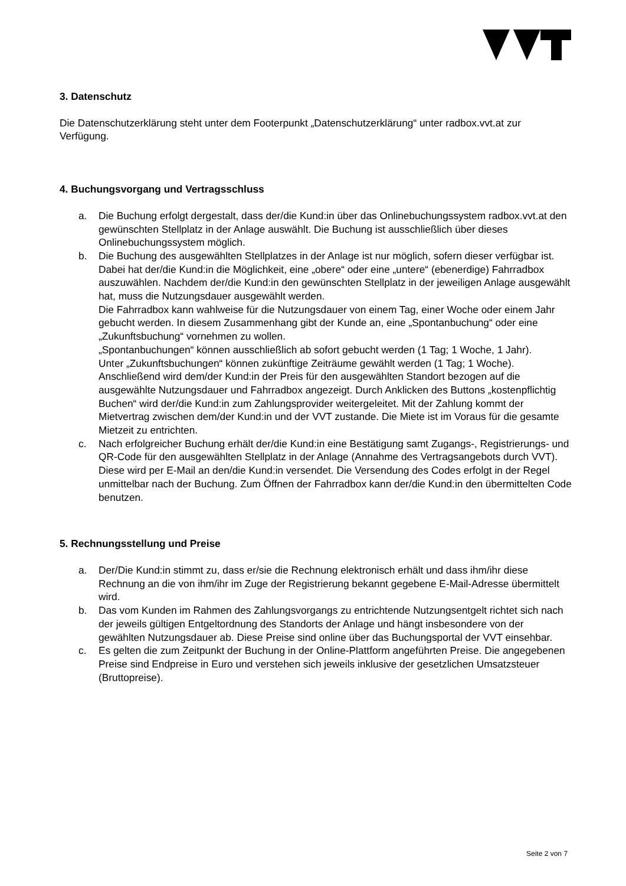3. Datenschutz
Die Datenschutzerklärung steht unter dem Footerpunkt „Datenschutzerklärung“ unter radbox.vvt.at zur Verfügung.
4. Buchungsvorgang und Vertragsschluss
a. Die Buchung erfolgt dergestalt, dass der/die Kund:in über das Onlinebuchungssystem radbox.vvt.at den gewünschten Stellplatz in der Anlage auswählt. Die Buchung ist ausschließlich über dieses Onlinebuchungssystem möglich.
b. Die Buchung des ausgewählten Stellplatzes in der Anlage ist nur möglich, sofern dieser verfügbar ist. Dabei hat der/die Kund:in die Möglichkeit, eine „obere“ oder eine „untere“ (ebenerdige) Fahrradbox auszuwählen. Nachdem der/die Kund:in den gewünschten Stellplatz in der jeweiligen Anlage ausgewählt hat, muss die Nutzungsdauer ausgewählt werden.
Die Fahrradbox kann wahlweise für die Nutzungsdauer von einem Tag, einer Woche oder einem Jahr gebucht werden. In diesem Zusammenhang gibt der Kunde an, eine „Spontanbuchung“ oder eine „Zukunftsbuchung“ vornehmen zu wollen.
„Spontanbuchungen“ können ausschließlich ab sofort gebucht werden (1 Tag; 1 Woche, 1 Jahr).
Unter „Zukunftsbuchungen“ können zukünftige Zeiträume gewählt werden (1 Tag; 1 Woche). Anschließend wird dem/der Kund:in der Preis für den ausgewählten Standort bezogen auf die ausgewählte Nutzungsdauer und Fahrradbox angezeigt. Durch Anklicken des Buttons „kostenpflichtig Buchen“ wird der/die Kund:in zum Zahlungsprovider weitergeleitet. Mit der Zahlung kommt der Mietvertrag zwischen dem/der Kund:in und der VVT zustande. Die Miete ist im Voraus für die gesamte Mietzeit zu entrichten.
c. Nach erfolgreicher Buchung erhält der/die Kund:in eine Bestätigung samt Zugangs-, Registrierungs- und QR-Code für den ausgewählten Stellplatz in der Anlage (Annahme des Vertragsangebots durch VVT). Diese wird per E-Mail an den/die Kund:in versendet. Die Versendung des Codes erfolgt in der Regel unmittelbar nach der Buchung. Zum Öffnen der Fahrradbox kann der/die Kund:in den übermittelten Code benutzen.
5. Rechnungsstellung und Preise
a. Der/Die Kund:in stimmt zu, dass er/sie die Rechnung elektronisch erhält und dass ihm/ihr diese Rechnung an die von ihm/ihr im Zuge der Registrierung bekannt gegebene E-Mail-Adresse übermittelt wird.
b. Das vom Kunden im Rahmen des Zahlungsvorgangs zu entrichtende Nutzungsentgelt richtet sich nach der jeweils gültigen Entgeltordnung des Standorts der Anlage und hängt insbesondere von der gewählten Nutzungsdauer ab. Diese Preise sind online über das Buchungsportal der VVT einsehbar.
c. Es gelten die zum Zeitpunkt der Buchung in der Online-Plattform angeführten Preise. Die angegebenen Preise sind Endpreise in Euro und verstehen sich jeweils inklusive der gesetzlichen Umsatzsteuer (Bruttopreise).
Seite 2 von 7